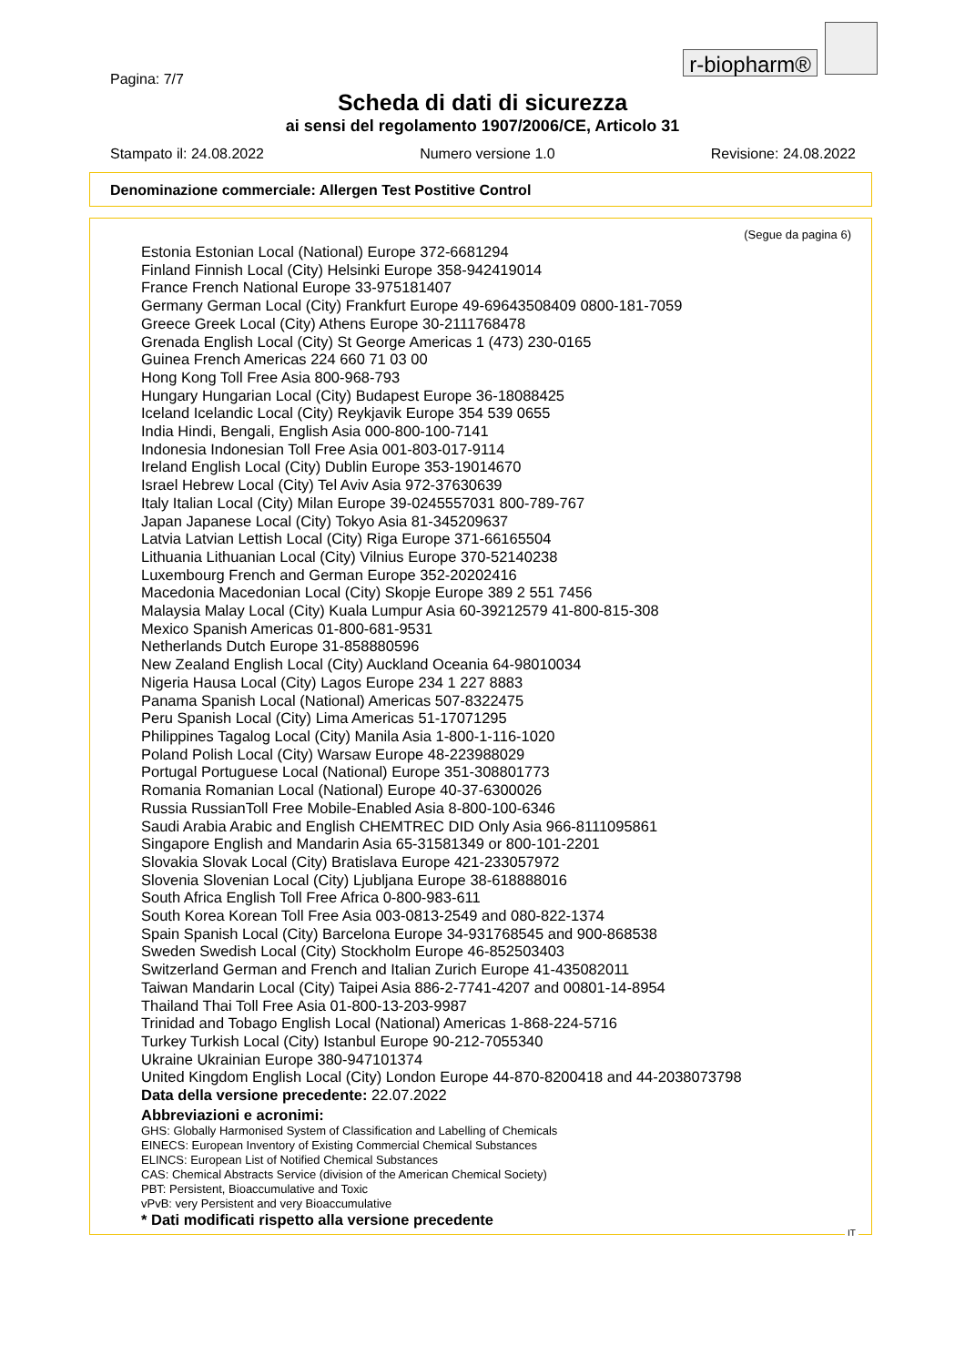r-biopharm®
Pagina: 7/7
Scheda di dati di sicurezza
ai sensi del regolamento 1907/2006/CE, Articolo 31
Stampato il: 24.08.2022 Numero versione 1.0 Revisione: 24.08.2022
Denominazione commerciale: Allergen Test Postitive Control
(Segue da pagina 6)
Estonia Estonian Local (National) Europe 372-6681294
Finland Finnish Local (City) Helsinki Europe 358-942419014
France French National Europe 33-975181407
Germany German Local (City) Frankfurt Europe 49-69643508409 0800-181-7059
Greece Greek Local (City) Athens Europe 30-2111768478
Grenada English Local (City) St George Americas 1 (473) 230-0165
Guinea French Americas 224 660 71 03 00
Hong Kong Toll Free Asia 800-968-793
Hungary Hungarian Local (City) Budapest Europe 36-18088425
Iceland Icelandic Local (City) Reykjavik Europe 354 539 0655
India Hindi, Bengali, English Asia 000-800-100-7141
Indonesia Indonesian Toll Free Asia 001-803-017-9114
Ireland English Local (City) Dublin Europe 353-19014670
Israel Hebrew Local (City) Tel Aviv Asia 972-37630639
Italy Italian Local (City) Milan Europe 39-0245557031 800-789-767
Japan Japanese Local (City) Tokyo Asia 81-345209637
Latvia Latvian Lettish Local (City) Riga Europe 371-66165504
Lithuania Lithuanian Local (City) Vilnius Europe 370-52140238
Luxembourg French and German Europe 352-20202416
Macedonia Macedonian Local (City) Skopje Europe 389 2 551 7456
Malaysia Malay Local (City) Kuala Lumpur Asia 60-39212579 41-800-815-308
Mexico Spanish Americas 01-800-681-9531
Netherlands Dutch Europe 31-858880596
New Zealand English Local (City) Auckland Oceania 64-98010034
Nigeria Hausa Local (City) Lagos Europe 234 1 227 8883
Panama Spanish Local (National) Americas 507-8322475
Peru Spanish Local (City) Lima Americas 51-17071295
Philippines Tagalog Local (City) Manila Asia 1-800-1-116-1020
Poland Polish Local (City) Warsaw Europe 48-223988029
Portugal Portuguese Local (National) Europe 351-308801773
Romania Romanian Local (National) Europe 40-37-6300026
Russia RussianToll Free Mobile-Enabled Asia 8-800-100-6346
Saudi Arabia Arabic and English CHEMTREC DID Only Asia 966-8111095861
Singapore English and Mandarin Asia 65-31581349 or 800-101-2201
Slovakia Slovak Local (City) Bratislava Europe 421-233057972
Slovenia Slovenian Local (City) Ljubljana Europe 38-618888016
South Africa English Toll Free Africa 0-800-983-611
South Korea Korean Toll Free Asia 003-0813-2549 and 080-822-1374
Spain Spanish Local (City) Barcelona Europe 34-931768545 and 900-868538
Sweden Swedish Local (City) Stockholm Europe 46-852503403
Switzerland German and French and Italian Zurich Europe 41-435082011
Taiwan Mandarin Local (City) Taipei Asia 886-2-7741-4207 and 00801-14-8954
Thailand Thai Toll Free Asia 01-800-13-203-9987
Trinidad and Tobago English Local (National) Americas 1-868-224-5716
Turkey Turkish Local (City) Istanbul Europe 90-212-7055340
Ukraine Ukrainian Europe 380-947101374
United Kingdom English Local (City) London Europe 44-870-8200418 and 44-2038073798
Data della versione precedente: 22.07.2022
Abbreviazioni e acronimi:
GHS: Globally Harmonised System of Classification and Labelling of Chemicals
EINECS: European Inventory of Existing Commercial Chemical Substances
ELINCS: European List of Notified Chemical Substances
CAS: Chemical Abstracts Service (division of the American Chemical Society)
PBT: Persistent, Bioaccumulative and Toxic
vPvB: very Persistent and very Bioaccumulative
* Dati modificati rispetto alla versione precedente
IT